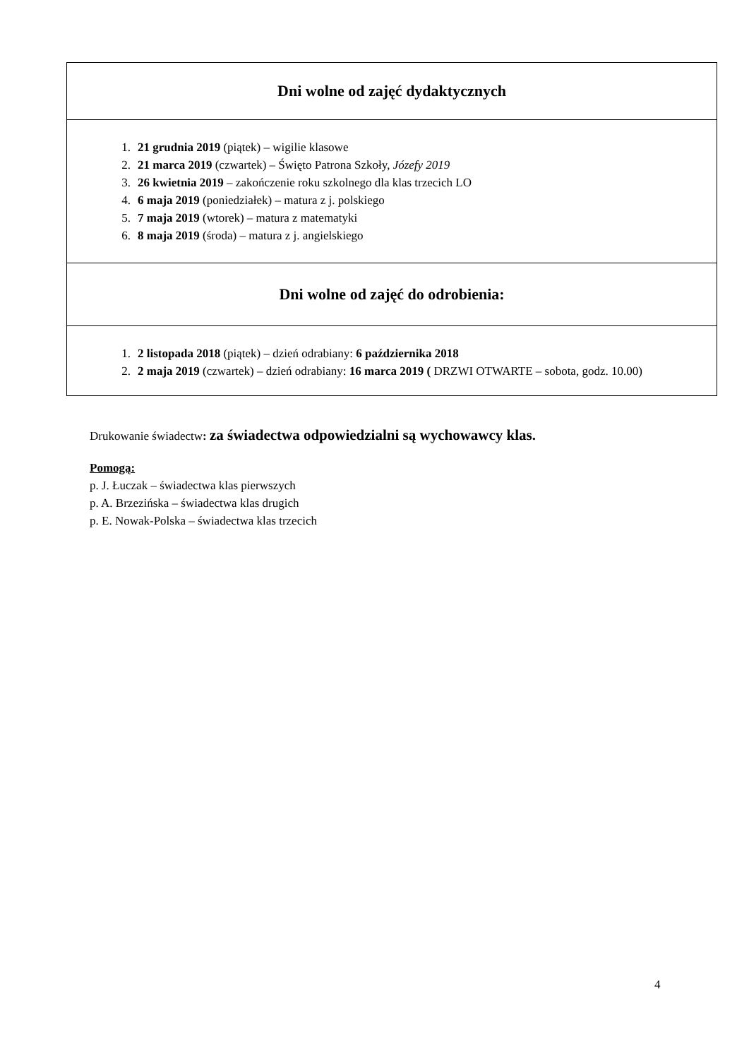| Dni wolne od zajęć dydaktycznych |
| 1. 21 grudnia 2019 (piątek) – wigilie klasowe 2. 21 marca 2019 (czwartek) – Święto Patrona Szkoły, Józefy 2019 3. 26 kwietnia 2019 – zakończenie roku szkolnego dla klas trzecich LO 4. 6 maja 2019 (poniedziałek) – matura z j. polskiego 5. 7 maja 2019 (wtorek) – matura z matematyki 6. 8 maja 2019 (środa) – matura z j. angielskiego |
| Dni wolne od zajęć do odrobienia: |
| 1. 2 listopada 2018 (piątek) – dzień odrabiany: 6 października 2018 2. 2 maja 2019 (czwartek) – dzień odrabiany: 16 marca 2019 ( DRZWI OTWARTE – sobota, godz. 10.00) |
Drukowanie świadectw: za świadectwa odpowiedzialni są wychowawcy klas.
Pomogą:
p. J. Łuczak – świadectwa klas pierwszych
p. A. Brzezińska – świadectwa klas drugich
p. E. Nowak-Polska – świadectwa klas trzecich
4